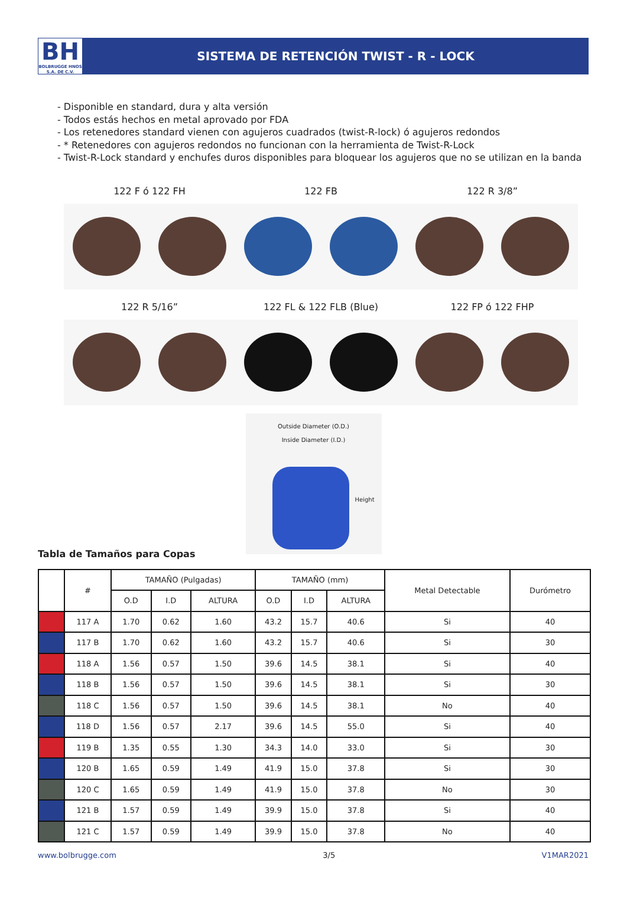BH
BOLBRUGGE HNOS S.A. DE C.V.
SISTEMA DE RETENCIÓN TWIST - R - LOCK
- Disponible en standard, dura y alta versión
- Todos estás hechos en metal aprovado por FDA
- Los retenedores standard vienen con agujeros cuadrados (twist-R-lock) ó agujeros redondos
- * Retenedores con agujeros redondos no funcionan con la herramienta de Twist-R-Lock
- Twist-R-Lock standard y enchufes duros disponibles para bloquear los agujeros que no se utilizan en la banda
122 F ó 122 FH
122 FB
122 R 3/8”
122 R 5/16”
122 FL & 122 FLB (Blue)
122 FP ó 122 FHP
Outside Diameter (O.D.)
Inside Diameter (I.D.)
Height
Tabla de Tamaños para Copas
| | # | TAMAÑO (Pulgadas) | | | TAMAÑO (mm) | | | Metal Detectable | Durómetro |
| --- | --- | --- | --- | --- | --- | --- | --- | --- | --- |
| | | O.D | I.D | ALTURA | O.D | I.D | ALTURA | | |
| | 117 A | 1.70 | 0.62 | 1.60 | 43.2 | 15.7 | 40.6 | Si | 40 |
| | 117 B | 1.70 | 0.62 | 1.60 | 43.2 | 15.7 | 40.6 | Si | 30 |
| | 118 A | 1.56 | 0.57 | 1.50 | 39.6 | 14.5 | 38.1 | Si | 40 |
| | 118 B | 1.56 | 0.57 | 1.50 | 39.6 | 14.5 | 38.1 | Si | 30 |
| | 118 C | 1.56 | 0.57 | 1.50 | 39.6 | 14.5 | 38.1 | No | 40 |
| | 118 D | 1.56 | 0.57 | 2.17 | 39.6 | 14.5 | 55.0 | Si | 40 |
| | 119 B | 1.35 | 0.55 | 1.30 | 34.3 | 14.0 | 33.0 | Si | 30 |
| | 120 B | 1.65 | 0.59 | 1.49 | 41.9 | 15.0 | 37.8 | Si | 30 |
| | 120 C | 1.65 | 0.59 | 1.49 | 41.9 | 15.0 | 37.8 | No | 30 |
| | 121 B | 1.57 | 0.59 | 1.49 | 39.9 | 15.0 | 37.8 | Si | 40 |
| | 121 C | 1.57 | 0.59 | 1.49 | 39.9 | 15.0 | 37.8 | No | 40 |
www.bolbrugge.com 3/5 V1MAR2021